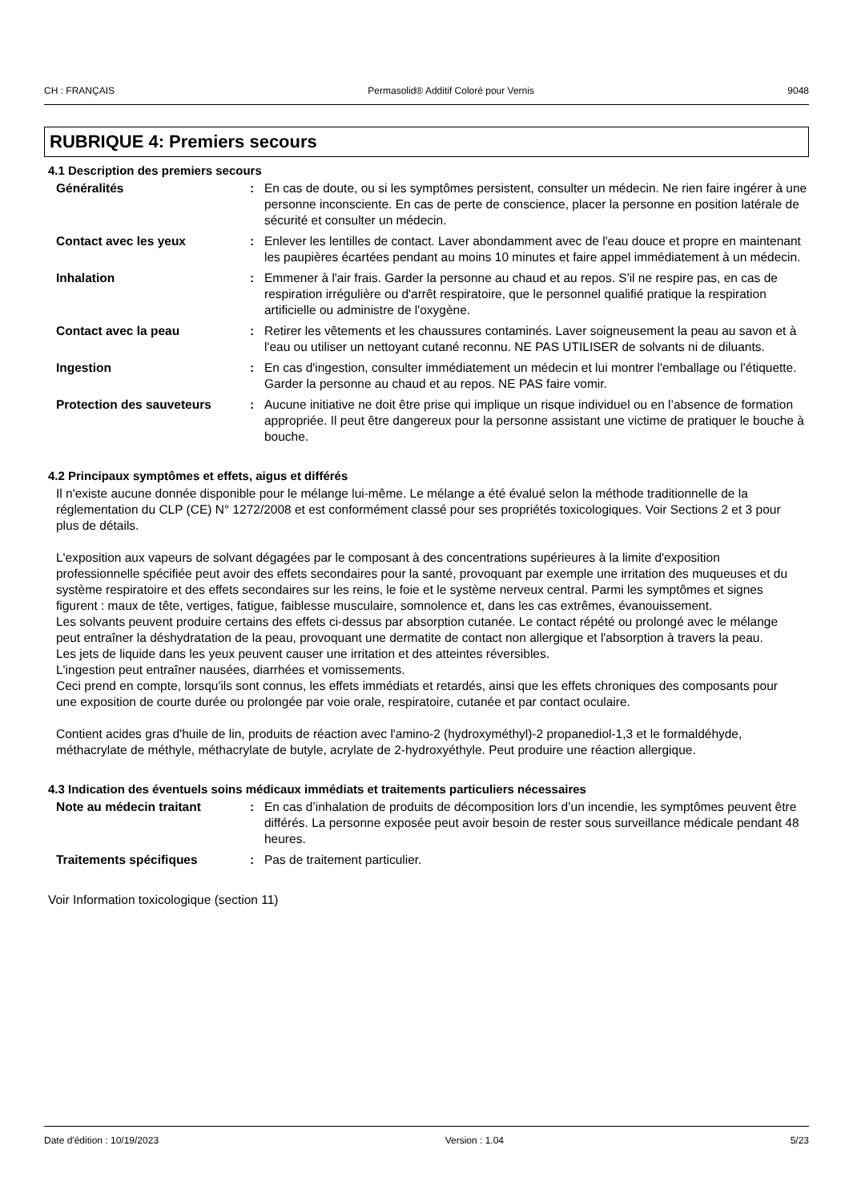CH : FRANÇAIS Permasolid® Additif Coloré pour Vernis 9048
RUBRIQUE 4: Premiers secours
4.1 Description des premiers secours
Généralités : En cas de doute, ou si les symptômes persistent, consulter un médecin. Ne rien faire ingérer à une personne inconsciente. En cas de perte de conscience, placer la personne en position latérale de sécurité et consulter un médecin.
Contact avec les yeux : Enlever les lentilles de contact. Laver abondamment avec de l'eau douce et propre en maintenant les paupières écartées pendant au moins 10 minutes et faire appel immédiatement à un médecin.
Inhalation : Emmener à l'air frais. Garder la personne au chaud et au repos. S'il ne respire pas, en cas de respiration irrégulière ou d'arrêt respiratoire, que le personnel qualifié pratique la respiration artificielle ou administre de l'oxygène.
Contact avec la peau : Retirer les vêtements et les chaussures contaminés. Laver soigneusement la peau au savon et à l'eau ou utiliser un nettoyant cutané reconnu. NE PAS UTILISER de solvants ni de diluants.
Ingestion : En cas d'ingestion, consulter immédiatement un médecin et lui montrer l'emballage ou l'étiquette. Garder la personne au chaud et au repos. NE PAS faire vomir.
Protection des sauveteurs : Aucune initiative ne doit être prise qui implique un risque individuel ou en l’absence de formation appropriée. Il peut être dangereux pour la personne assistant une victime de pratiquer le bouche à bouche.
4.2 Principaux symptômes et effets, aigus et différés
Il n'existe aucune donnée disponible pour le mélange lui-même. Le mélange a été évalué selon la méthode traditionnelle de la réglementation du CLP (CE) N° 1272/2008 et est conformément classé pour ses propriétés toxicologiques. Voir Sections 2 et 3 pour plus de détails.
L'exposition aux vapeurs de solvant dégagées par le composant à des concentrations supérieures à la limite d'exposition professionnelle spécifiée peut avoir des effets secondaires pour la santé, provoquant par exemple une irritation des muqueuses et du système respiratoire et des effets secondaires sur les reins, le foie et le système nerveux central. Parmi les symptômes et signes figurent : maux de tête, vertiges, fatigue, faiblesse musculaire, somnolence et, dans les cas extrêmes, évanouissement.
Les solvants peuvent produire certains des effets ci-dessus par absorption cutanée. Le contact répété ou prolongé avec le mélange peut entraîner la déshydratation de la peau, provoquant une dermatite de contact non allergique et l'absorption à travers la peau.
Les jets de liquide dans les yeux peuvent causer une irritation et des atteintes réversibles.
L'ingestion peut entraîner nausées, diarrhées et vomissements.
Ceci prend en compte, lorsqu'ils sont connus, les effets immédiats et retardés, ainsi que les effets chroniques des composants pour une exposition de courte durée ou prolongée par voie orale, respiratoire, cutanée et par contact oculaire.
Contient acides gras d'huile de lin, produits de réaction avec l'amino-2 (hydroxyméthyl)-2 propanediol-1,3 et le formaldéhyde, méthacrylate de méthyle, méthacrylate de butyle, acrylate de 2-hydroxyéthyle. Peut produire une réaction allergique.
4.3 Indication des éventuels soins médicaux immédiats et traitements particuliers nécessaires
Note au médecin traitant : En cas d’inhalation de produits de décomposition lors d’un incendie, les symptômes peuvent être différés. La personne exposée peut avoir besoin de rester sous surveillance médicale pendant 48 heures.
Traitements spécifiques : Pas de traitement particulier.
Voir Information toxicologique (section 11)
Date d'édition : 10/19/2023 Version : 1.04 5/23